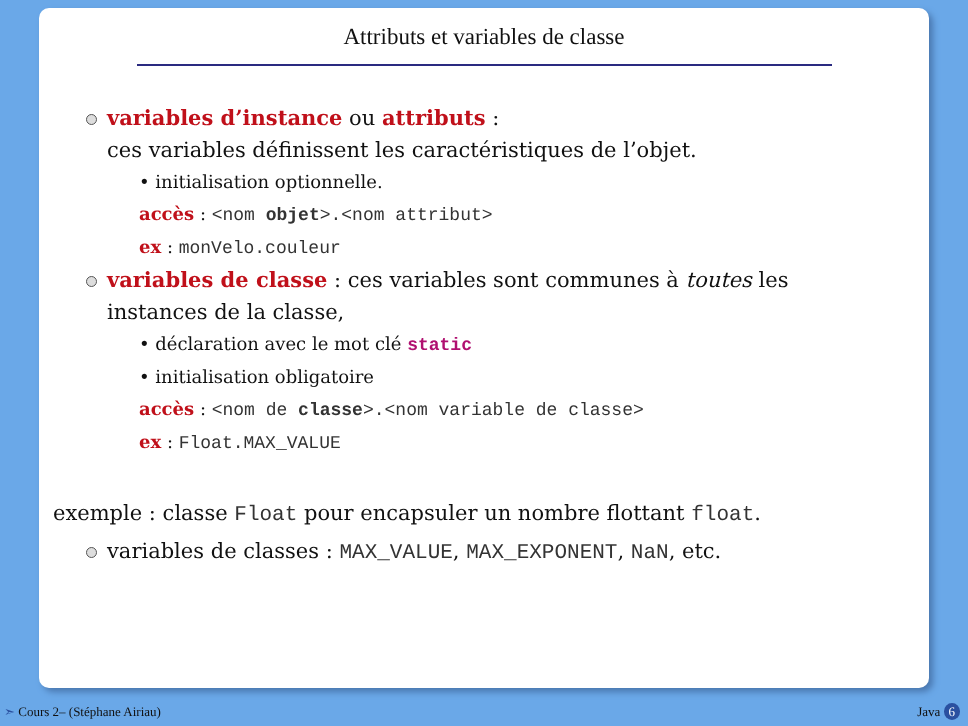Attributs et variables de classe
variables d’instance ou attributs :
ces variables définissent les caractéristiques de l’objet.
• initialisation optionnelle.
accès : <nom objet>.<nom attribut>
ex : monVelo.couleur
variables de classe : ces variables sont communes à toutes les
instances de la classe,
• déclaration avec le mot clé static
• initialisation obligatoire
accès : <nom de classe>.<nom variable de classe>
ex : Float.MAX_VALUE
exemple : classe Float pour encapsuler un nombre flottant float.
variables de classes : MAX_VALUE, MAX_EXPONENT, NaN, etc.
➣ Cours 2– (Stéphane Airiau) Java 6